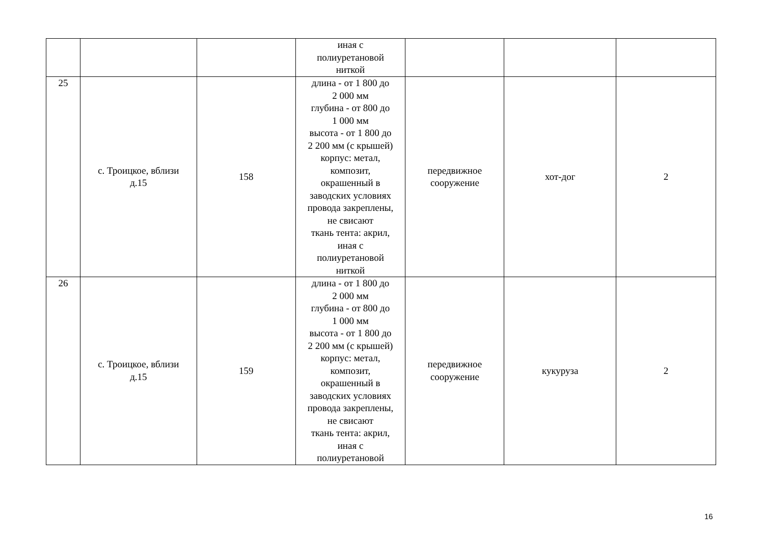| | | | иная с полиуретановой ниткой | | | |
| 25 | с. Троицкое, вблизи д.15 | 158 | длина - от 1 800 до 2 000 мм глубина - от 800 до 1 000 мм высота - от 1 800 до 2 200 мм (с крышей) корпус: метал, композит, окрашенный в заводских условиях провода закреплены, не свисают ткань тента: акрил, иная с полиуретановой ниткой | передвижное сооружение | хот-дог | 2 |
| 26 | с. Троицкое, вблизи д.15 | 159 | длина - от 1 800 до 2 000 мм глубина - от 800 до 1 000 мм высота - от 1 800 до 2 200 мм (с крышей) корпус: метал, композит, окрашенный в заводских условиях провода закреплены, не свисают ткань тента: акрил, иная с полиуретановой | передвижное сооружение | кукуруза | 2 |
16